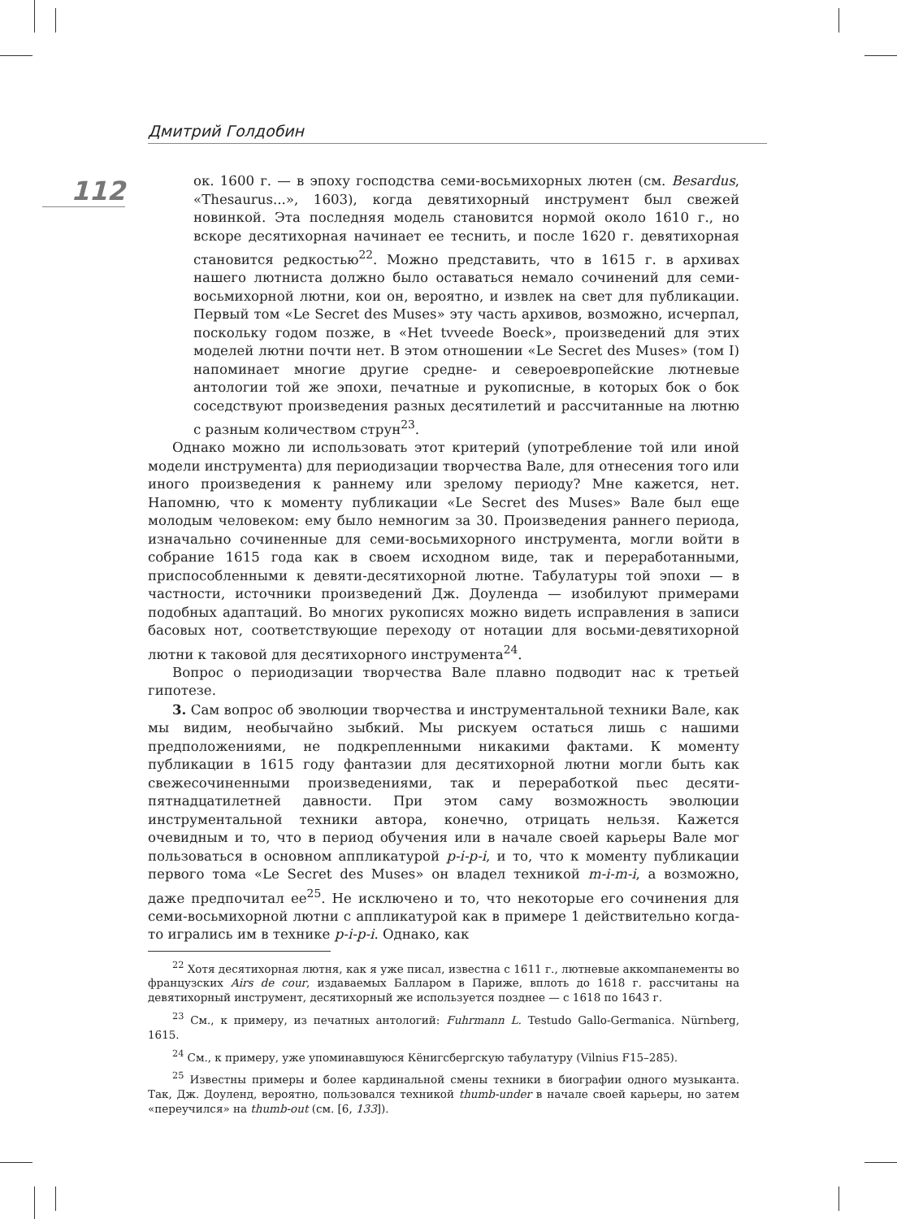Дмитрий Голдобин
112
ок. 1600 г. — в эпоху господства семи-восьмихорных лютен (см. Besardus, «Thesaurus...», 1603), когда девятихорный инструмент был свежей новинкой. Эта последняя модель становится нормой около 1610 г., но вскоре десятихорная начинает ее теснить, и после 1620 г. девятихорная становится редкостью<sup>22</sup>. Можно представить, что в 1615 г. в архивах нашего лютниста должно было оставаться немало сочинений для семи-восьмихорной лютни, кои он, вероятно, и извлек на свет для публикации. Первый том «Le Secret des Muses» эту часть архивов, возможно, исчерпал, поскольку годом позже, в «Het tvveede Boeck», произведений для этих моделей лютни почти нет. В этом отношении «Le Secret des Muses» (том I) напоминает многие другие средне- и североевропейские лютневые антологии той же эпохи, печатные и рукописные, в которых бок о бок соседствуют произведения разных десятилетий и рассчитанные на лютню с разным количеством струн<sup>23</sup>.
Однако можно ли использовать этот критерий (употребление той или иной модели инструмента) для периодизации творчества Вале, для отнесения того или иного произведения к раннему или зрелому периоду? Мне кажется, нет. Напомню, что к моменту публикации «Le Secret des Muses» Вале был еще молодым человеком: ему было немногим за 30. Произведения раннего периода, изначально сочиненные для семи-восьмихорного инструмента, могли войти в собрание 1615 года как в своем исходном виде, так и переработанными, приспособленными к девяти-десятихорной лютне. Табулатуры той эпохи — в частности, источники произведений Дж. Доуленда — изобилуют примерами подобных адаптаций. Во многих рукописях можно видеть исправления в записи басовых нот, соответствующие переходу от нотации для восьми-девятихорной лютни к таковой для десятихорного инструмента<sup>24</sup>.
Вопрос о периодизации творчества Вале плавно подводит нас к третьей гипотезе.
3. Сам вопрос об эволюции творчества и инструментальной техники Вале, как мы видим, необычайно зыбкий. Мы рискуем остаться лишь с нашими предположениями, не подкрепленными никакими фактами. К моменту публикации в 1615 году фантазии для десятихорной лютни могли быть как свежесочиненными произведениями, так и переработкой пьес десяти-пятнадцатилетней давности. При этом саму возможность эволюции инструментальной техники автора, конечно, отрицать нельзя. Кажется очевидным и то, что в период обучения или в начале своей карьеры Вале мог пользоваться в основном аппликатурой p-i-p-i, и то, что к моменту публикации первого тома «Le Secret des Muses» он владел техникой m-i-m-i, а возможно, даже предпочитал ее<sup>25</sup>. Не исключено и то, что некоторые его сочинения для семи-восьмихорной лютни с аппликатурой как в примере 1 действительно когда-то игрались им в технике p-i-p-i. Однако, как
<sup>22</sup> Хотя десятихорная лютня, как я уже писал, известна с 1611 г., лютневые аккомпанементы во французских Airs de cour, издаваемых Балларом в Париже, вплоть до 1618 г. рассчитаны на девятихорный инструмент, десятихорный же используется позднее — с 1618 по 1643 г.
<sup>23</sup> См., к примеру, из печатных антологий: Fuhrmann L. Testudo Gallo-Germanica. Nürnberg, 1615.
<sup>24</sup> См., к примеру, уже упоминавшуюся Кёнигсбергскую табулатуру (Vilnius F15–285).
<sup>25</sup> Известны примеры и более кардинальной смены техники в биографии одного музыканта. Так, Дж. Доуленд, вероятно, пользовался техникой thumb-under в начале своей карьеры, но затем «переучился» на thumb-out (см. [6, 133]).